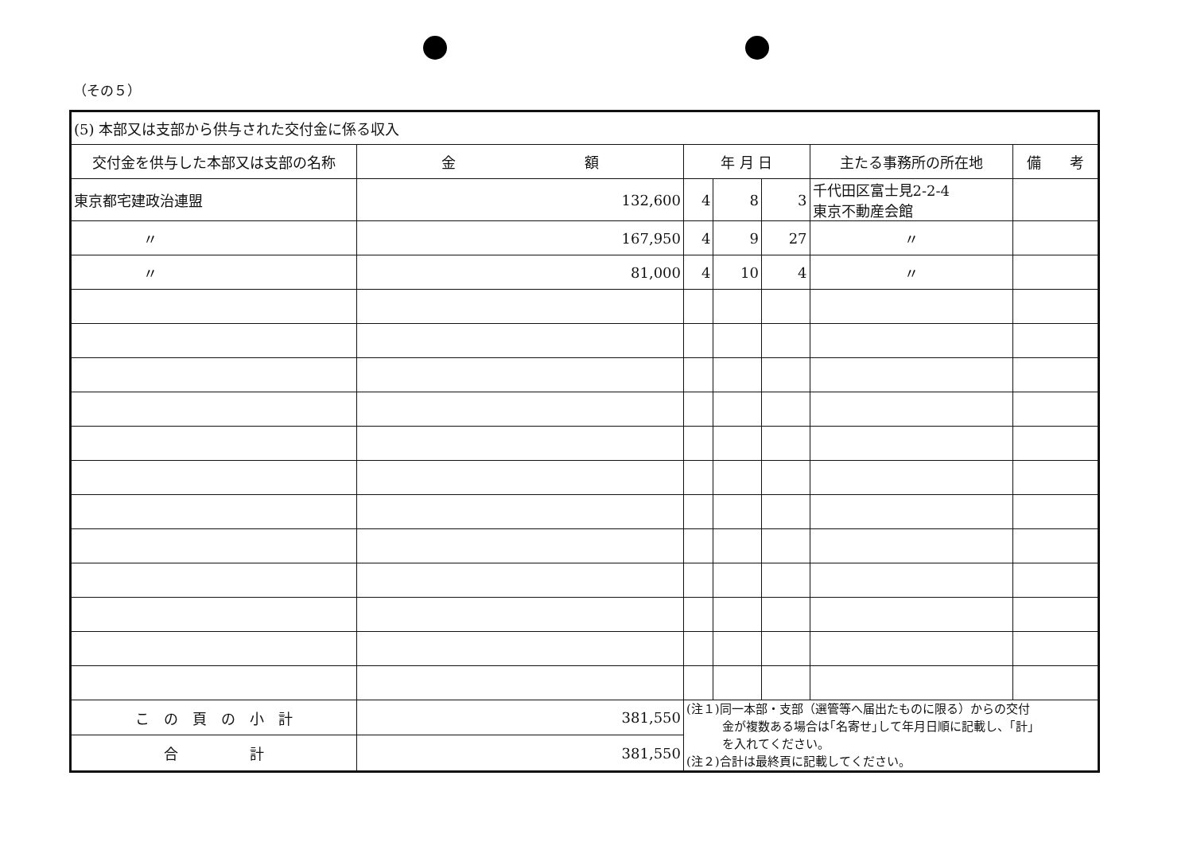（その５）
| (5) 本部又は支部から供与された交付金に係る収入 | | | | | | |
| 交付金を供与した本部又は支部の名称 | 金 額 | 年 月 日 | | | 主たる事務所の所在地 | 備 考 |
| 東京都宅建政治連盟 | 132,600 | 4 | 8 | 3 | 千代田区富士見2-2-4 東京不動産会館 | |
| 〃 | 167,950 | 4 | 9 | 27 | 〃 | |
| 〃 | 81,000 | 4 | 10 | 4 | 〃 | |
| こ の 頁 の 小 計 | 381,550 | (注１)同一本部・支部（選管等へ届出たものに限る）からの交付 金が複数ある場合は｢名寄せ｣して年月日順に記載し、｢計｣ を入れてください。 (注２)合計は最終頁に記載してください。 | | | | |
| 合 計 | 381,550 | | | | | |